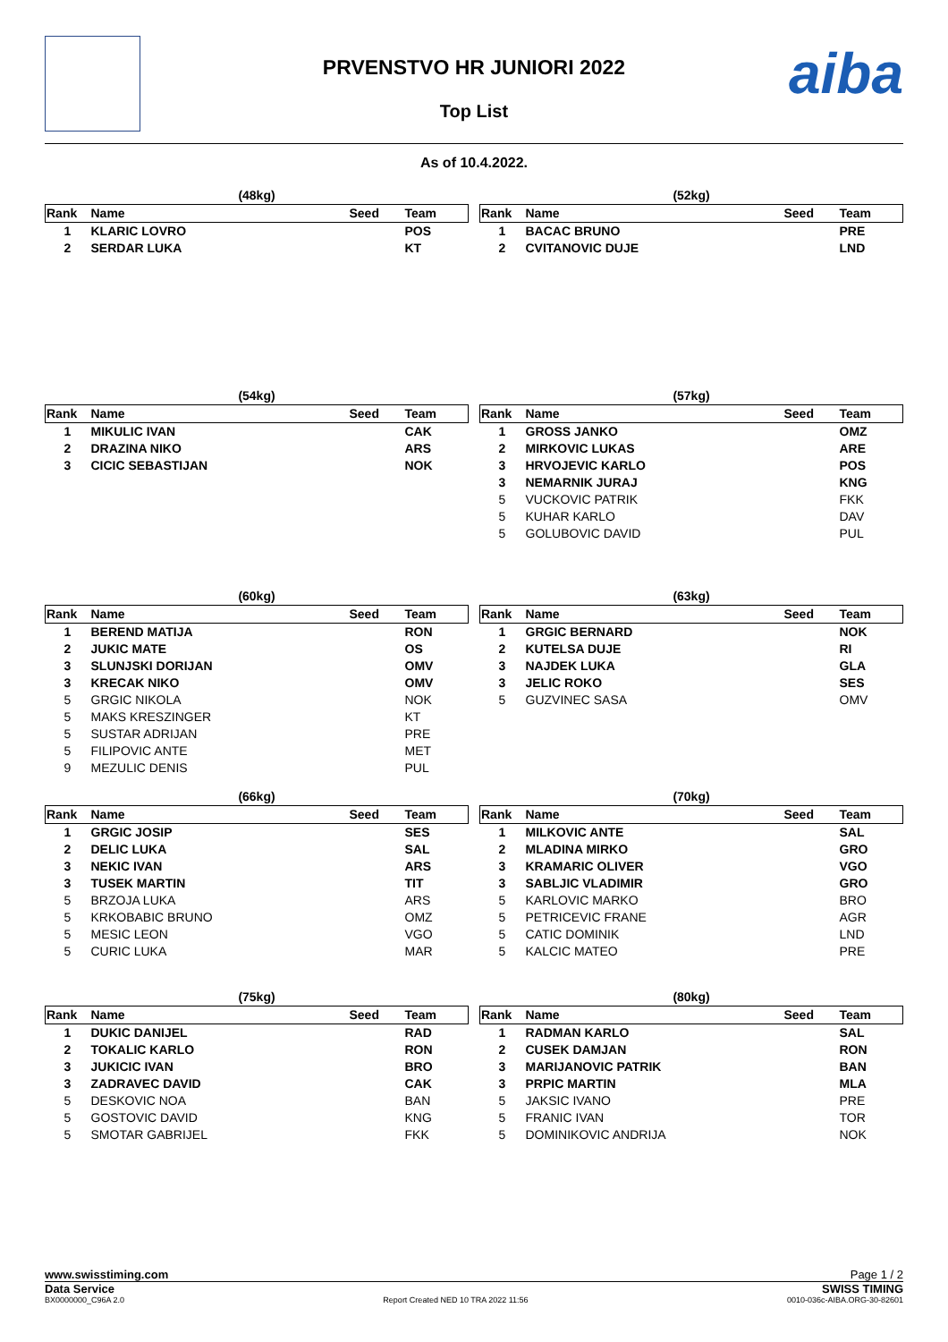aiba
PRVENSTVO HR JUNIORI 2022
Top List
As of 10.4.2022.
| (48kg) | | | |
| Rank | Name | Seed | Team |
| 1 | KLARIC LOVRO | | POS |
| 2 | SERDAR LUKA | | KT |
| (52kg) | | | |
| Rank | Name | Seed | Team |
| 1 | BACAC BRUNO | | PRE |
| 2 | CVITANOVIC DUJE | | LND |
| (54kg) | | | |
| Rank | Name | Seed | Team |
| 1 | MIKULIC IVAN | | CAK |
| 2 | DRAZINA NIKO | | ARS |
| 3 | CICIC SEBASTIJAN | | NOK |
| (57kg) | | | |
| Rank | Name | Seed | Team |
| 1 | GROSS JANKO | | OMZ |
| 2 | MIRKOVIC LUKAS | | ARE |
| 3 | HRVOJEVIC KARLO | | POS |
| 3 | NEMARNIK JURAJ | | KNG |
| 5 | VUCKOVIC PATRIK | | FKK |
| 5 | KUHAR KARLO | | DAV |
| 5 | GOLUBOVIC DAVID | | PUL |
| (60kg) | | | |
| Rank | Name | Seed | Team |
| 1 | BEREND MATIJA | | RON |
| 2 | JUKIC MATE | | OS |
| 3 | SLUNJSKI DORIJAN | | OMV |
| 3 | KRECAK NIKO | | OMV |
| 5 | GRGIC NIKOLA | | NOK |
| 5 | MAKS KRESZINGER | | KT |
| 5 | SUSTAR ADRIJAN | | PRE |
| 5 | FILIPOVIC ANTE | | MET |
| 9 | MEZULIC DENIS | | PUL |
| (63kg) | | | |
| Rank | Name | Seed | Team |
| 1 | GRGIC BERNARD | | NOK |
| 2 | KUTELSA DUJE | | RI |
| 3 | NAJDEK LUKA | | GLA |
| 3 | JELIC ROKO | | SES |
| 5 | GUZVINEC SASA | | OMV |
| (66kg) | | | |
| Rank | Name | Seed | Team |
| 1 | GRGIC JOSIP | | SES |
| 2 | DELIC LUKA | | SAL |
| 3 | NEKIC IVAN | | ARS |
| 3 | TUSEK MARTIN | | TIT |
| 5 | BRZOJA LUKA | | ARS |
| 5 | KRKOBABIC BRUNO | | OMZ |
| 5 | MESIC LEON | | VGO |
| 5 | CURIC LUKA | | MAR |
| (70kg) | | | |
| Rank | Name | Seed | Team |
| 1 | MILKOVIC ANTE | | SAL |
| 2 | MLADINA MIRKO | | GRO |
| 3 | KRAMARIC OLIVER | | VGO |
| 3 | SABLJIC VLADIMIR | | GRO |
| 5 | KARLOVIC MARKO | | BRO |
| 5 | PETRICEVIC FRANE | | AGR |
| 5 | CATIC DOMINIK | | LND |
| 5 | KALCIC MATEO | | PRE |
| (75kg) | | | |
| Rank | Name | Seed | Team |
| 1 | DUKIC DANIJEL | | RAD |
| 2 | TOKALIC KARLO | | RON |
| 3 | JUKICIC IVAN | | BRO |
| 3 | ZADRAVEC DAVID | | CAK |
| 5 | DESKOVIC NOA | | BAN |
| 5 | GOSTOVIC DAVID | | KNG |
| 5 | SMOTAR GABRIJEL | | FKK |
| (80kg) | | | |
| Rank | Name | Seed | Team |
| 1 | RADMAN KARLO | | SAL |
| 2 | CUSEK DAMJAN | | RON |
| 3 | MARIJANOVIC PATRIK | | BAN |
| 3 | PRPIC MARTIN | | MLA |
| 5 | JAKSIC IVANO | | PRE |
| 5 | FRANIC IVAN | | TOR |
| 5 | DOMINIKOVIC ANDRIJA | | NOK |
www.swisstiming.com Page 1 / 2
Data Service SWISS TIMING
BX0000000_C96A 2.0 Report Created NED 10 TRA 2022 11:56 0010-036c-AIBA.ORG-30-82601